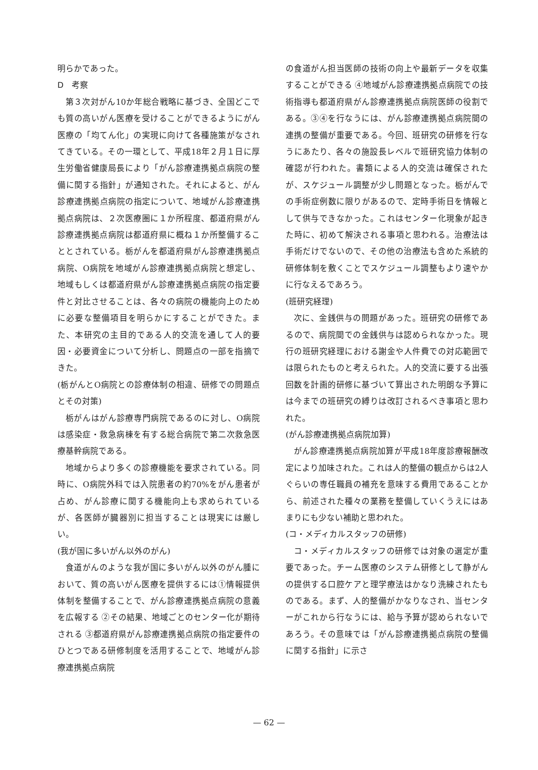明らかであった。
D　考察
第３次対がん10か年総合戦略に基づき、全国どこでも質の高いがん医療を受けることができるようにがん医療の「均てん化」の実現に向けて各種施策がなされてきている。その一環として、平成18年２月１日に厚生労働省健康局長により「がん診療連携拠点病院の整備に関する指針」が通知された。それによると、がん診療連携拠点病院の指定について、地域がん診療連携拠点病院は、２次医療圏に１か所程度、都道府県がん診療連携拠点病院は都道府県に概ね１か所整備することとされている。栃がんを都道府県がん診療連携拠点病院、O病院を地域がん診療連携拠点病院と想定し、地域もしくは都道府県がん診療連携拠点病院の指定要件と対比させることは、各々の病院の機能向上のために必要な整備項目を明らかにすることができた。また、本研究の主目的である人的交流を通して人的要因・必要資金について分析し、問題点の一部を指摘できた。
(栃がんとO病院との診療体制の相違、研修での問題点とその対策)
栃がんはがん診療専門病院であるのに対し、O病院は感染症・救急病棟を有する総合病院で第二次救急医療基幹病院である。
地域からより多くの診療機能を要求されている。同時に、O病院外科では入院患者の約70%をがん患者が占め、がん診療に関する機能向上も求められているが、各医師が臓器別に担当することは現実には厳しい。
(我が国に多いがん以外のがん)
食道がんのような我が国に多いがん以外のがん腫において、質の高いがん医療を提供するには①情報提供体制を整備することで、がん診療連携拠点病院の意義を広報する ②その結果、地域ごとのセンター化が期待される ③都道府県がん診療連携拠点病院の指定要件のひとつである研修制度を活用することで、地域がん診療連携拠点病院
の食道がん担当医師の技術の向上や最新データを収集することができる ④地域がん診療連携拠点病院での技術指導も都道府県がん診療連携拠点病院医師の役割である。③④を行なうには、がん診療連携拠点病院間の連携の整備が重要である。今回、班研究の研修を行なうにあたり、各々の施設長レベルで班研究協力体制の確認が行われた。書類による人的交流は確保されたが、スケジュール調整が少し問題となった。栃がんでの手術症例数に限りがあるので、定時手術日を情報として供与できなかった。これはセンター化現象が起きた時に、初めて解決される事項と思われる。治療法は手術だけでないので、その他の治療法も含めた系統的研修体制を敷くことでスケジュール調整もより速やかに行なえるであろう。
(班研究経理)
次に、金銭供与の問題があった。班研究の研修であるので、病院間での金銭供与は認められなかった。現行の班研究経理における謝金や人件費での対応範囲では限られたものと考えられた。人的交流に要する出張回数を計画的研修に基づいて算出された明朗な予算には今までの班研究の縛りは改訂されるべき事項と思われた。
(がん診療連携拠点病院加算)
がん診療連携拠点病院加算が平成18年度診療報酬改定により加味された。これは人的整備の観点からは2人ぐらいの専任職員の補充を意味する費用であることから、前述された種々の業務を整備していくうえにはあまりにも少ない補助と思われた。
(コ・メディカルスタッフの研修)
コ・メディカルスタッフの研修では対象の選定が重要であった。チーム医療のシステム研修として静がんの提供する口腔ケアと理学療法はかなり洗練されたものである。まず、人的整備がかなりなされ、当センターがこれから行なうには、給与予算が認められないであろう。その意味では「がん診療連携拠点病院の整備に関する指針」に示さ
— 62 —